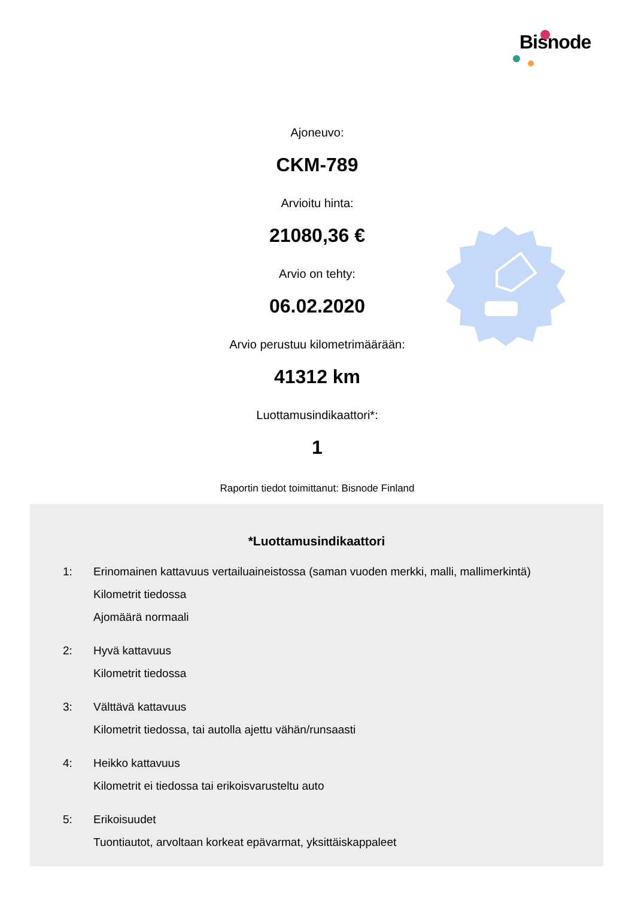Bisnode
Ajoneuvo:
CKM-789
Arvioitu hinta:
21080,36 €
Arvio on tehty:
06.02.2020
Arvio perustuu kilometrimäärään:
41312 km
Luottamusindikaattori*:
1
Raportin tiedot toimittanut: Bisnode Finland
*Luottamusindikaattori
1: Erinomainen kattavuus vertailuaineistossa (saman vuoden merkki, malli, mallimerkintä)
Kilometrit tiedossa
Ajomäärä normaali
2: Hyvä kattavuus
Kilometrit tiedossa
3: Välttävä kattavuus
Kilometrit tiedossa, tai autolla ajettu vähän/runsaasti
4: Heikko kattavuus
Kilometrit ei tiedossa tai erikoisvarusteltu auto
5: Erikoisuudet
Tuontiautot, arvoltaan korkeat epävarmat, yksittäiskappaleet